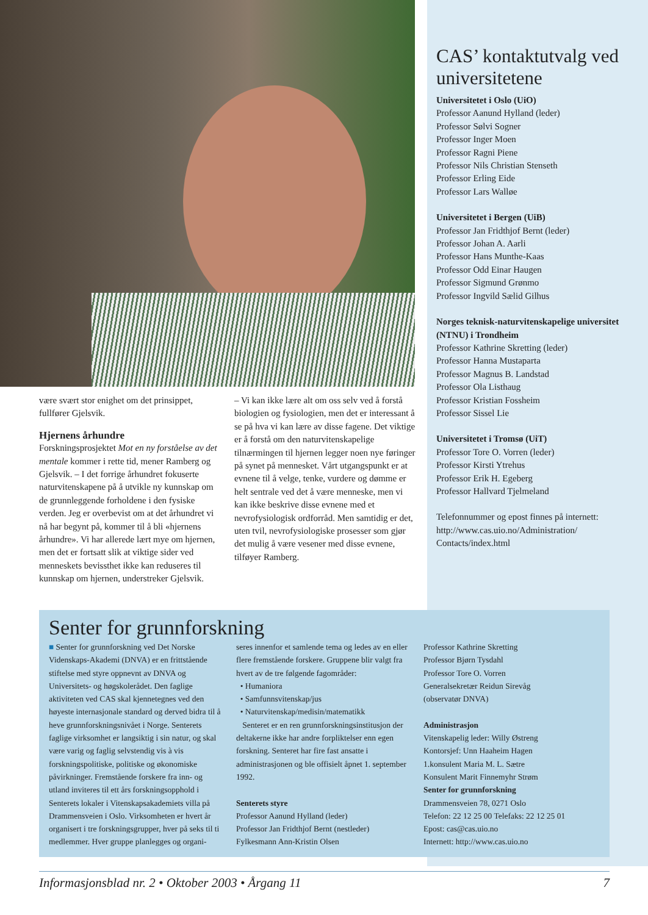være svært stor enighet om det prinsippet, fullfører Gjelsvik.
Hjernens århundre
Forskningsprosjektet Mot en ny forståelse av det mentale kommer i rette tid, mener Ramberg og Gjelsvik. – I det forrige århundret fokuserte naturvitenskapene på å utvikle ny kunnskap om de grunnleggende forholdene i den fysiske verden. Jeg er overbevist om at det århundret vi nå har begynt på, kommer til å bli «hjernens århundre». Vi har allerede lært mye om hjernen, men det er fortsatt slik at viktige sider ved menneskets bevissthet ikke kan reduseres til kunnskap om hjernen, understreker Gjelsvik.
– Vi kan ikke lære alt om oss selv ved å forstå biologien og fysiologien, men det er interessant å se på hva vi kan lære av disse fagene. Det viktige er å forstå om den naturvitenskapelige tilnærmingen til hjernen legger noen nye føringer på synet på mennesket. Vårt utgangspunkt er at evnene til å velge, tenke, vurdere og dømme er helt sentrale ved det å være menneske, men vi kan ikke beskrive disse evnene med et nevrofysiologisk ordforråd. Men samtidig er det, uten tvil, nevrofysiologiske prosesser som gjør det mulig å være vesener med disse evnene, tilføyer Ramberg.
CAS’ kontaktutvalg ved universitetene
Universitetet i Oslo (UiO)
Professor Aanund Hylland (leder)
Professor Sølvi Sogner
Professor Inger Moen
Professor Ragni Piene
Professor Nils Christian Stenseth
Professor Erling Eide
Professor Lars Walløe
Universitetet i Bergen (UiB)
Professor Jan Fridthjof Bernt (leder)
Professor Johan A. Aarli
Professor Hans Munthe-Kaas
Professor Odd Einar Haugen
Professor Sigmund Grønmo
Professor Ingvild Sælid Gilhus
Norges teknisk-naturvitenskapelige universitet (NTNU) i Trondheim
Professor Kathrine Skretting (leder)
Professor Hanna Mustaparta
Professor Magnus B. Landstad
Professor Ola Listhaug
Professor Kristian Fossheim
Professor Sissel Lie
Universitetet i Tromsø (UiT)
Professor Tore O. Vorren (leder)
Professor Kirsti Ytrehus
Professor Erik H. Egeberg
Professor Hallvard Tjelmeland
Telefonnummer og epost finnes på internett:
http://www.cas.uio.no/Administration/ Contacts/index.html
Senter for grunnforskning
■ Senter for grunnforskning ved Det Norske Videnskaps-Akademi (DNVA) er en frittstående stiftelse med styre oppnevnt av DNVA og Universitets- og høgskolerådet. Den faglige aktiviteten ved CAS skal kjennetegnes ved den høyeste internasjonale standard og derved bidra til å heve grunnforskningsnivået i Norge. Senterets faglige virksomhet er langsiktig i sin natur, og skal være varig og faglig selvstendig vis à vis forskningspolitiske, politiske og økonomiske påvirkninger. Fremstående forskere fra inn- og utland inviteres til ett års forskningsopphold i Senterets lokaler i Vitenskapsakademiets villa på Drammensveien i Oslo. Virksomheten er hvert år organisert i tre forskningsgrupper, hver på seks til ti medlemmer. Hver gruppe planlegges og organi-
seres innenfor et samlende tema og ledes av en eller flere fremstående forskere. Gruppene blir valgt fra hvert av de tre følgende fagområder:
• Humaniora
• Samfunnsvitenskap/jus
• Naturvitenskap/medisin/matematikk
Senteret er en ren grunnforskningsinstitusjon der deltakerne ikke har andre forpliktelser enn egen forskning. Senteret har fire fast ansatte i administrasjonen og ble offisielt åpnet 1. september 1992.
Senterets styre
Professor Aanund Hylland (leder)
Professor Jan Fridthjof Bernt (nestleder)
Fylkesmann Ann-Kristin Olsen
Professor Kathrine Skretting
Professor Bjørn Tysdahl
Professor Tore O. Vorren
Generalsekretær Reidun Sirevåg
(observatør DNVA)
Administrasjon
Vitenskapelig leder: Willy Østreng
Kontorsjef: Unn Haaheim Hagen
1.konsulent Maria M. L. Sætre
Konsulent Marit Finnemyhr Strøm
Senter for grunnforskning
Drammensveien 78, 0271 Oslo
Telefon: 22 12 25 00 Telefaks: 22 12 25 01
Epost: cas@cas.uio.no
Internett: http://www.cas.uio.no
Informasjonsblad nr. 2 • Oktober 2003 • Årgang 11 7